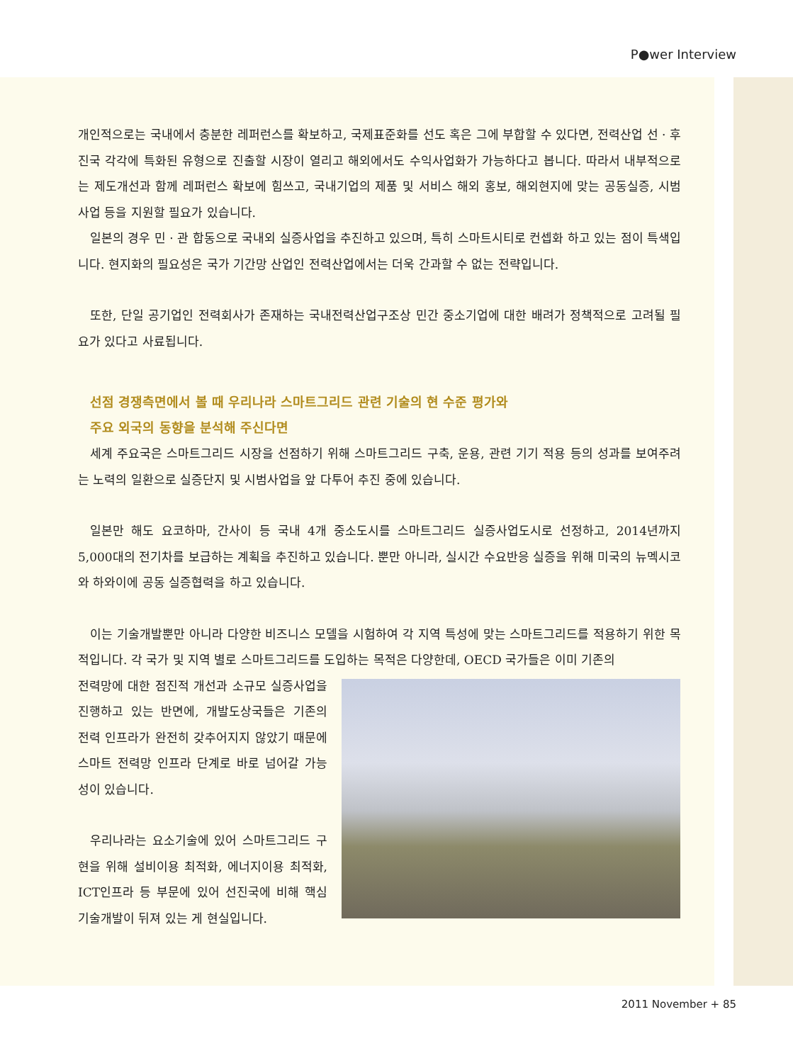P●wer Interview
개인적으로는 국내에서 충분한 레퍼런스를 확보하고, 국제표준화를 선도 혹은 그에 부합할 수 있다면, 전력산업 선 · 후진국 각각에 특화된 유형으로 진출할 시장이 열리고 해외에서도 수익사업화가 가능하다고 봅니다. 따라서 내부적으로는 제도개선과 함께 레퍼런스 확보에 힘쓰고, 국내기업의 제품 및 서비스 해외 홍보, 해외현지에 맞는 공동실증, 시범 사업 등을 지원할 필요가 있습니다.
일본의 경우 민 · 관 합동으로 국내외 실증사업을 추진하고 있으며, 특히 스마트시티로 컨셉화 하고 있는 점이 특색입니다. 현지화의 필요성은 국가 기간망 산업인 전력산업에서는 더욱 간과할 수 없는 전략입니다.
또한, 단일 공기업인 전력회사가 존재하는 국내전력산업구조상 민간 중소기업에 대한 배려가 정책적으로 고려될 필요가 있다고 사료됩니다.
선점 경쟁측면에서 볼 때 우리나라 스마트그리드 관련 기술의 현 수준 평가와
주요 외국의 동향을 분석해 주신다면
세계 주요국은 스마트그리드 시장을 선점하기 위해 스마트그리드 구축, 운용, 관련 기기 적용 등의 성과를 보여주려는 노력의 일환으로 실증단지 및 시범사업을 앞 다투어 추진 중에 있습니다.
일본만 해도 요코하마, 간사이 등 국내 4개 중소도시를 스마트그리드 실증사업도시로 선정하고, 2014년까지 5,000대의 전기차를 보급하는 계획을 추진하고 있습니다. 뿐만 아니라, 실시간 수요반응 실증을 위해 미국의 뉴멕시코와 하와이에 공동 실증협력을 하고 있습니다.
이는 기술개발뿐만 아니라 다양한 비즈니스 모델을 시험하여 각 지역 특성에 맞는 스마트그리드를 적용하기 위한 목적입니다. 각 국가 및 지역 별로 스마트그리드를 도입하는 목적은 다양한데, OECD 국가들은 이미 기존의
전력망에 대한 점진적 개선과 소규모 실증사업을 진행하고 있는 반면에, 개발도상국들은 기존의 전력 인프라가 완전히 갖추어지지 않았기 때문에 스마트 전력망 인프라 단계로 바로 넘어갈 가능성이 있습니다.
우리나라는 요소기술에 있어 스마트그리드 구현을 위해 설비이용 최적화, 에너지이용 최적화, ICT인프라 등 부문에 있어 선진국에 비해 핵심 기술개발이 뒤져 있는 게 현실입니다.
2011 November + 85